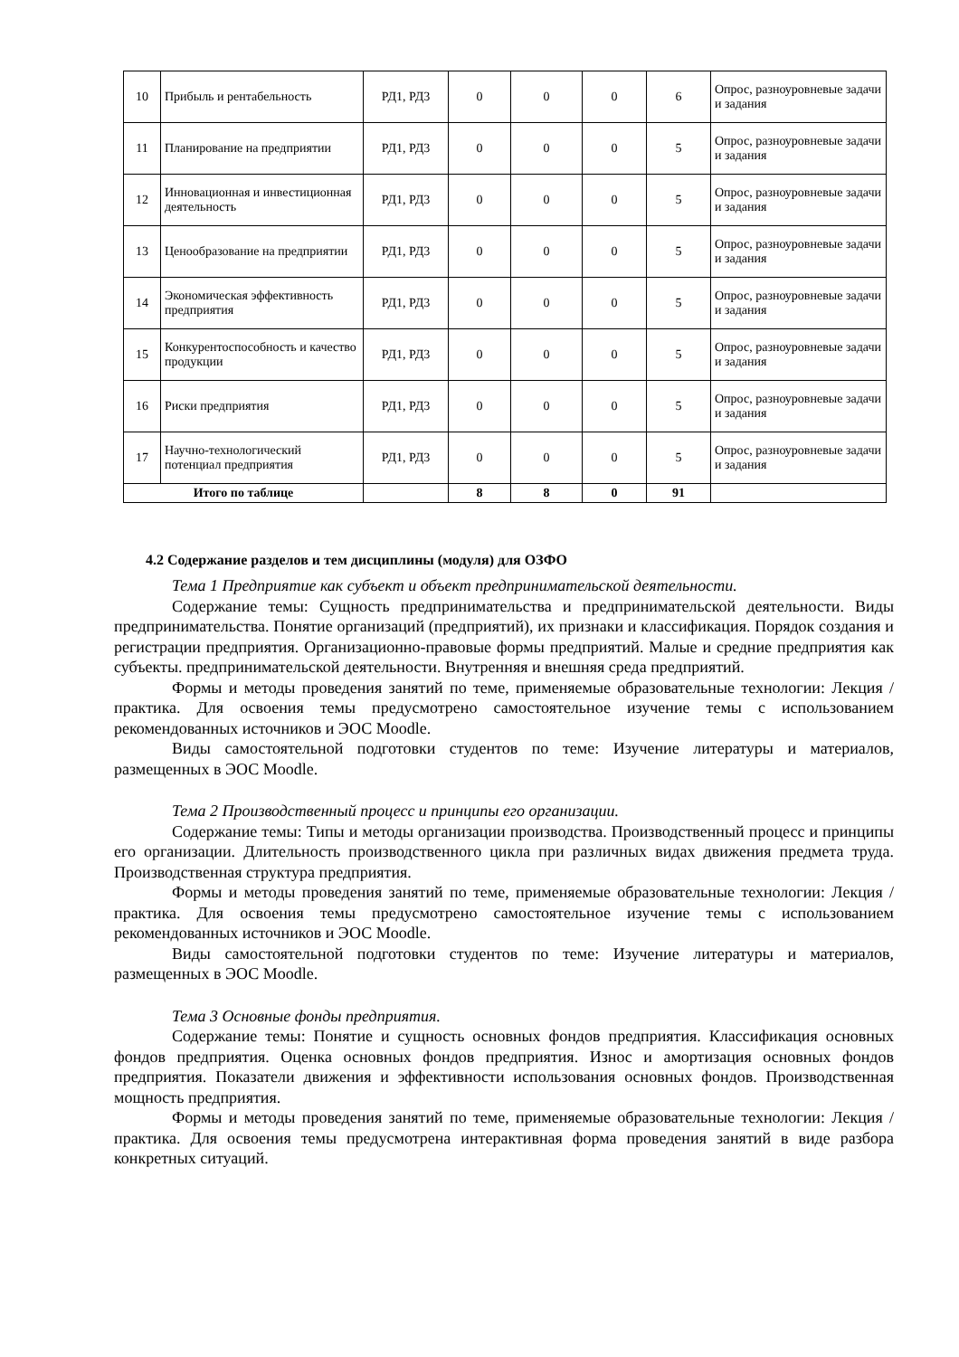| 10 | Прибыль и рентабельность | РД1, РД3 | 0 | 0 | 0 | 6 | Опрос, разноуровневые задачи и задания |
| 11 | Планирование на предприятии | РД1, РД3 | 0 | 0 | 0 | 5 | Опрос, разноуровневые задачи и задания |
| 12 | Инновационная и инвестиционная деятельность | РД1, РД3 | 0 | 0 | 0 | 5 | Опрос, разноуровневые задачи и задания |
| 13 | Ценообразование на предприятии | РД1, РД3 | 0 | 0 | 0 | 5 | Опрос, разноуровневые задачи и задания |
| 14 | Экономическая эффективность предприятия | РД1, РД3 | 0 | 0 | 0 | 5 | Опрос, разноуровневые задачи и задания |
| 15 | Конкурентоспособность и качество продукции | РД1, РД3 | 0 | 0 | 0 | 5 | Опрос, разноуровневые задачи и задания |
| 16 | Риски предприятия | РД1, РД3 | 0 | 0 | 0 | 5 | Опрос, разноуровневые задачи и задания |
| 17 | Научно-технологический потенциал предприятия | РД1, РД3 | 0 | 0 | 0 | 5 | Опрос, разноуровневые задачи и задания |
| Итого по таблице | | | 8 | 8 | 0 | 91 | |
4.2 Содержание разделов и тем дисциплины (модуля) для ОЗФО
Тема 1 Предприятие как субъект и объект предпринимательской деятельности.
Содержание темы: Сущность предпринимательства и предпринимательской деятельности. Виды предпринимательства. Понятие организаций (предприятий), их признаки и классификация. Порядок создания и регистрации предприятия. Организационно-правовые формы предприятий. Малые и средние предприятия как субъекты. предпринимательской деятельности. Внутренняя и внешняя среда предприятий.
Формы и методы проведения занятий по теме, применяемые образовательные технологии: Лекция / практика. Для освоения темы предусмотрено самостоятельное изучение темы с использованием рекомендованных источников и ЭОС Moodle.
Виды самостоятельной подготовки студентов по теме: Изучение литературы и материалов, размещенных в ЭОС Moodle.
Тема 2 Производственный процесс и принципы его организации.
Содержание темы: Типы и методы организации производства. Производственный процесс и принципы его организации. Длительность производственного цикла при различных видах движения предмета труда. Производственная структура предприятия.
Формы и методы проведения занятий по теме, применяемые образовательные технологии: Лекция / практика. Для освоения темы предусмотрено самостоятельное изучение темы с использованием рекомендованных источников и ЭОС Moodle.
Виды самостоятельной подготовки студентов по теме: Изучение литературы и материалов, размещенных в ЭОС Moodle.
Тема 3 Основные фонды предприятия.
Содержание темы: Понятие и сущность основных фондов предприятия. Классификация основных фондов предприятия. Оценка основных фондов предприятия. Износ и амортизация основных фондов предприятия. Показатели движения и эффективности использования основных фондов. Производственная мощность предприятия.
Формы и методы проведения занятий по теме, применяемые образовательные технологии: Лекция / практика. Для освоения темы предусмотрена интерактивная форма проведения занятий в виде разбора конкретных ситуаций.